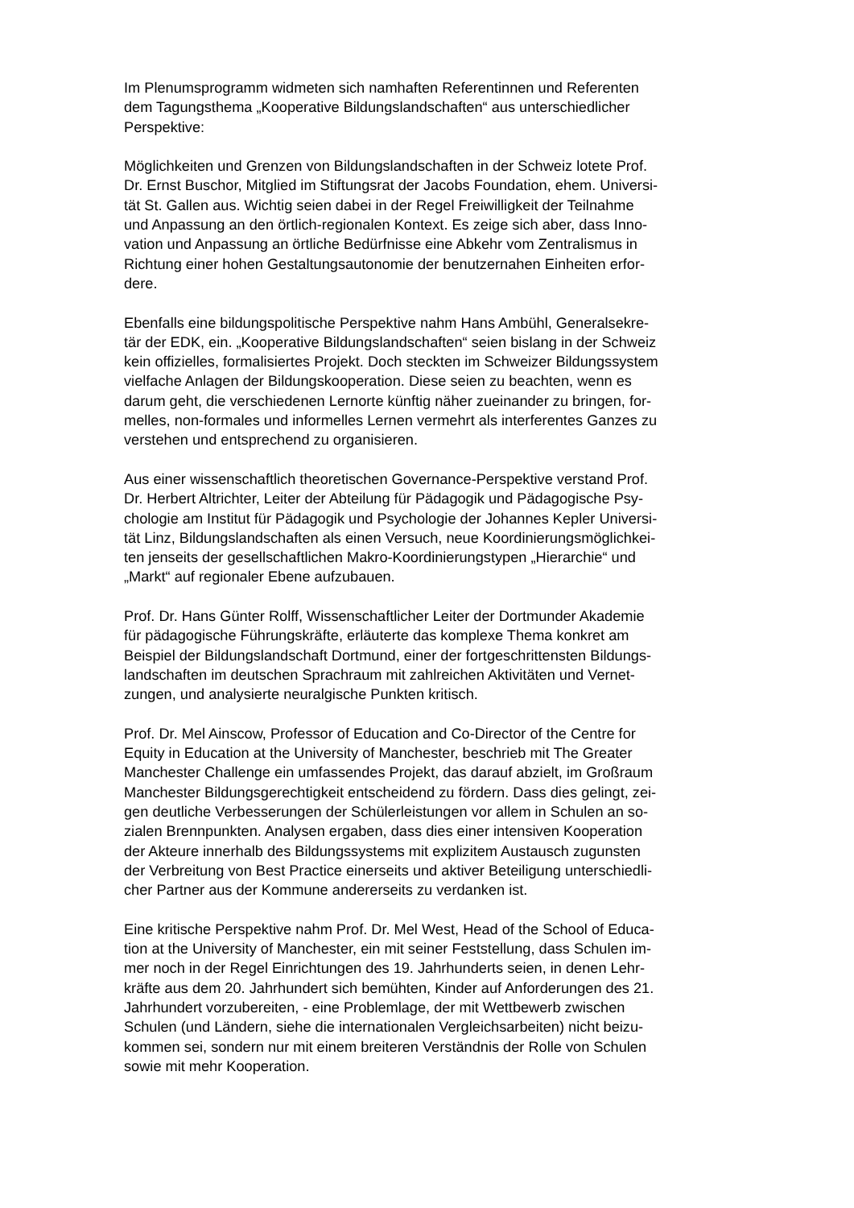Im Plenumsprogramm widmeten sich namhaften Referentinnen und Referenten
dem Tagungsthema „Kooperative Bildungslandschaften“ aus unterschiedlicher
Perspektive:
Möglichkeiten und Grenzen von Bildungslandschaften in der Schweiz lotete Prof.
Dr. Ernst Buschor, Mitglied im Stiftungsrat der Jacobs Foundation, ehem. Universi-
tät St. Gallen aus. Wichtig seien dabei in der Regel Freiwilligkeit der Teilnahme
und Anpassung an den örtlich-regionalen Kontext. Es zeige sich aber, dass Inno-
vation und Anpassung an örtliche Bedürfnisse eine Abkehr vom Zentralismus in
Richtung einer hohen Gestaltungsautonomie der benutzernahen Einheiten erfor-
dere.
Ebenfalls eine bildungspolitische Perspektive nahm Hans Ambühl, Generalsekre-
tär der EDK, ein. „Kooperative Bildungslandschaften“ seien bislang in der Schweiz
kein offizielles, formalisiertes Projekt. Doch steckten im Schweizer Bildungssystem
vielfache Anlagen der Bildungskooperation. Diese seien zu beachten, wenn es
darum geht, die verschiedenen Lernorte künftig näher zueinander zu bringen, for-
melles, non-formales und informelles Lernen vermehrt als interferentes Ganzes zu
verstehen und entsprechend zu organisieren.
Aus einer wissenschaftlich theoretischen Governance-Perspektive verstand Prof.
Dr. Herbert Altrichter, Leiter der Abteilung für Pädagogik und Pädagogische Psy-
chologie am Institut für Pädagogik und Psychologie der Johannes Kepler Universi-
tät Linz, Bildungslandschaften als einen Versuch, neue Koordinierungsmöglichkei-
ten jenseits der gesellschaftlichen Makro-Koordinierungstypen „Hierarchie“ und
„Markt“ auf regionaler Ebene aufzubauen.
Prof. Dr. Hans Günter Rolff, Wissenschaftlicher Leiter der Dortmunder Akademie
für pädagogische Führungskräfte, erläuterte das komplexe Thema konkret am
Beispiel der Bildungslandschaft Dortmund, einer der fortgeschrittensten Bildungs-
landschaften im deutschen Sprachraum mit zahlreichen Aktivitäten und Vernet-
zungen, und analysierte neuralgische Punkten kritisch.
Prof. Dr. Mel Ainscow, Professor of Education and Co-Director of the Centre for
Equity in Education at the University of Manchester, beschrieb mit The Greater
Manchester Challenge ein umfassendes Projekt, das darauf abzielt, im Großraum
Manchester Bildungsgerechtigkeit entscheidend zu fördern. Dass dies gelingt, zei-
gen deutliche Verbesserungen der Schülerleistungen vor allem in Schulen an so-
zialen Brennpunkten. Analysen ergaben, dass dies einer intensiven Kooperation
der Akteure innerhalb des Bildungssystems mit explizitem Austausch zugunsten
der Verbreitung von Best Practice einerseits und aktiver Beteiligung unterschiedli-
cher Partner aus der Kommune andererseits zu verdanken ist.
Eine kritische Perspektive nahm Prof. Dr. Mel West, Head of the School of Educa-
tion at the University of Manchester, ein mit seiner Feststellung, dass Schulen im-
mer noch in der Regel Einrichtungen des 19. Jahrhunderts seien, in denen Lehr-
kräfte aus dem 20. Jahrhundert sich bemühten, Kinder auf Anforderungen des 21.
Jahrhundert vorzubereiten, - eine Problemlage, der mit Wettbewerb zwischen
Schulen (und Ländern, siehe die internationalen Vergleichsarbeiten) nicht beizu-
kommen sei, sondern nur mit einem breiteren Verständnis der Rolle von Schulen
sowie mit mehr Kooperation.